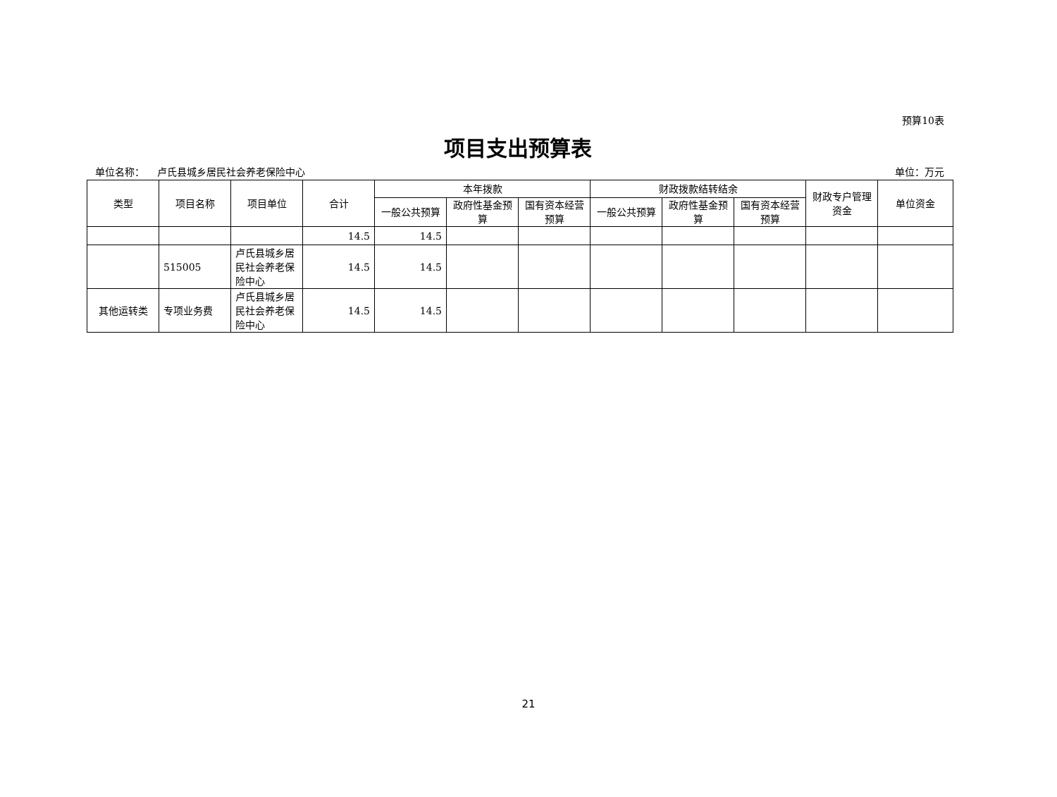预算10表
项目支出预算表
单位名称： 卢氏县城乡居民社会养老保险中心 单位：万元
| 类型 | 项目名称 | 项目单位 | 合计 | 本年拨款 | | | 财政拨款结转结余 | | | 财政专户管理资金 | 单位资金 |
| --- | --- | --- | --- | --- | --- | --- | --- | --- | --- | --- | --- |
| | | | | 一般公共预算 | 政府性基金预算 | 国有资本经营预算 | 一般公共预算 | 政府性基金预算 | 国有资本经营预算 | | |
| | | | 14.5 | 14.5 | | | | | | | |
| | 515005 | 卢氏县城乡居民社会养老保险中心 | 14.5 | 14.5 | | | | | | | |
| 其他运转类 | 专项业务费 | 卢氏县城乡居民社会养老保险中心 | 14.5 | 14.5 | | | | | | | |
21